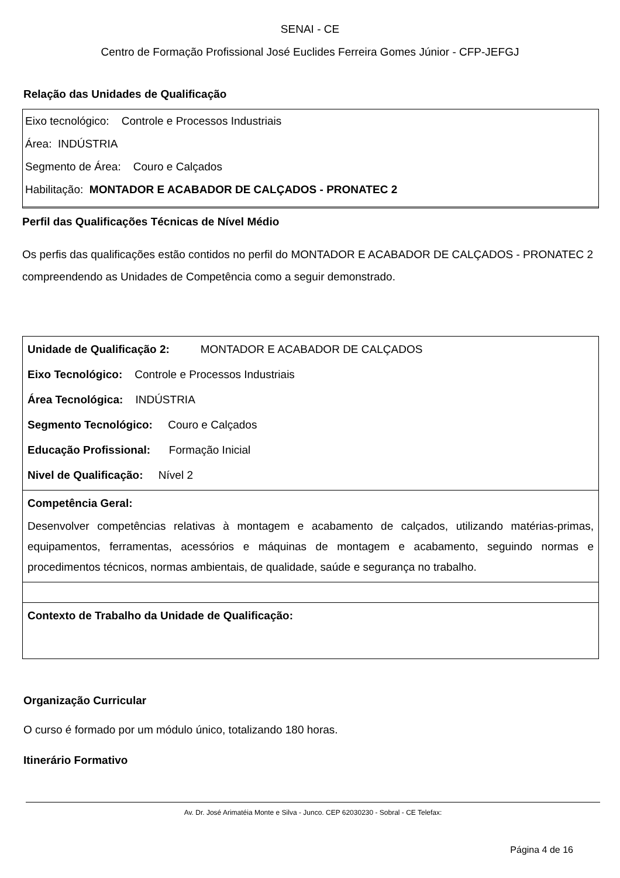SENAI - CE
Centro de Formação Profissional José Euclides Ferreira Gomes Júnior - CFP-JEFGJ
Relação das Unidades de Qualificação
Eixo tecnológico: Controle e Processos Industriais
Área: INDÚSTRIA
Segmento de Área: Couro e Calçados
Habilitação: MONTADOR E ACABADOR DE CALÇADOS - PRONATEC 2
Perfil das Qualificações Técnicas de Nível Médio
Os perfis das qualificações estão contidos no perfil do MONTADOR E ACABADOR DE CALÇADOS - PRONATEC 2 compreendendo as Unidades de Competência como a seguir demonstrado.
Unidade de Qualificação 2: MONTADOR E ACABADOR DE CALÇADOS
Eixo Tecnológico: Controle e Processos Industriais
Área Tecnológica: INDÚSTRIA
Segmento Tecnológico: Couro e Calçados
Educação Profissional: Formação Inicial
Nivel de Qualificação: Nível 2
Competência Geral:
Desenvolver competências relativas à montagem e acabamento de calçados, utilizando matérias-primas, equipamentos, ferramentas, acessórios e máquinas de montagem e acabamento, seguindo normas e procedimentos técnicos, normas ambientais, de qualidade, saúde e segurança no trabalho.
Contexto de Trabalho da Unidade de Qualificação:
Organização Curricular
O curso é formado por um módulo único, totalizando 180 horas.
Itinerário Formativo
Av. Dr. José Arimatéia Monte e Silva - Junco. CEP 62030230 - Sobral - CE Telefax:
Página 4 de 16